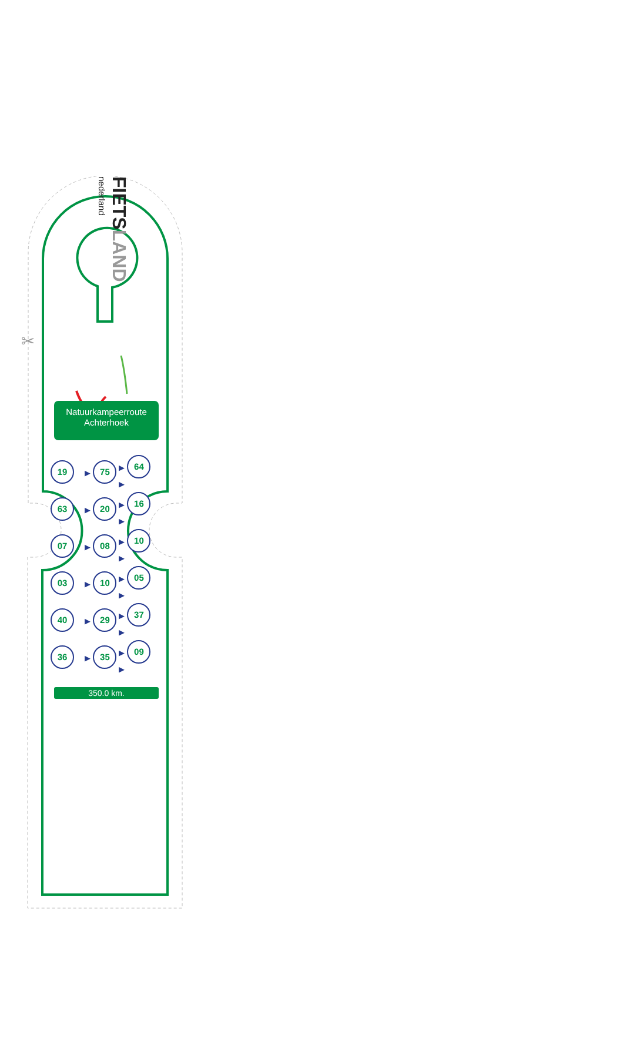✂
nederland FIETSLAND
Natuurkampeerroute
Achterhoek
| 19 | ▶ 75 | ▶ 64 ▶ |
| 63 | ▶ 20 | ▶ 16 ▶ |
| 07 | ▶ 08 | ▶ 10 ▶ |
| 03 | ▶ 10 | ▶ 05 ▶ |
| 40 | ▶ 29 | ▶ 37 ▶ |
| 36 | ▶ 35 | ▶ 09 ▶ |
350.0 km.